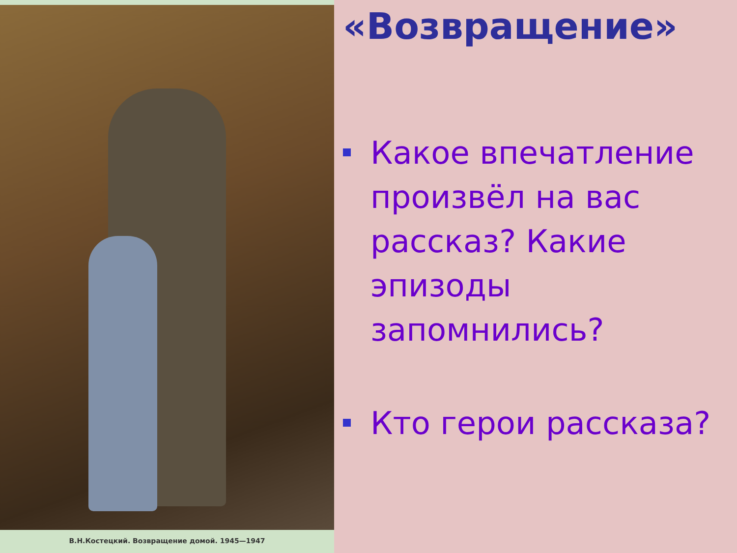В.Н.Костецкий. Возвращение домой. 1945—1947
«Возвращение»
Какое впечатление произвёл на вас рассказ? Какие эпизоды запомнились?
Кто герои рассказа?